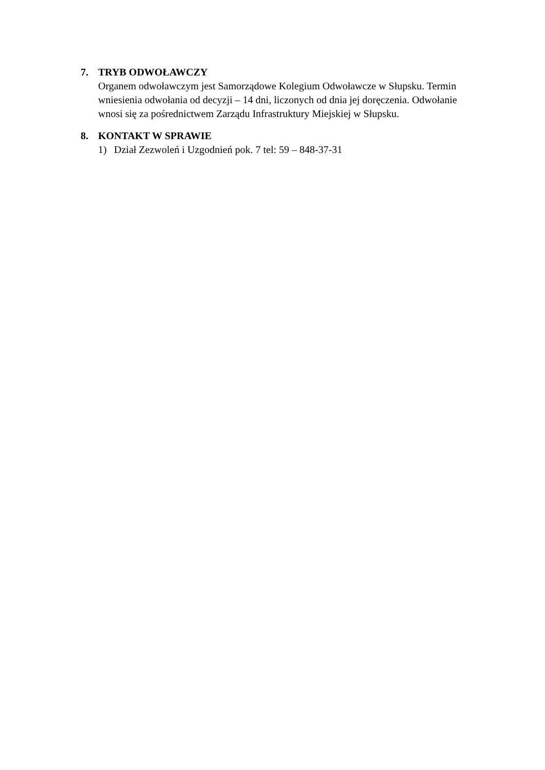7. TRYB ODWOŁAWCZY
Organem odwoławczym jest Samorządowe Kolegium Odwoławcze w Słupsku. Termin wniesienia odwołania od decyzji – 14 dni, liczonych od dnia jej doręczenia. Odwołanie wnosi się za pośrednictwem Zarządu Infrastruktury Miejskiej w Słupsku.
8. KONTAKT W SPRAWIE
1) Dział Zezwoleń i Uzgodnień pok. 7 tel: 59 – 848-37-31